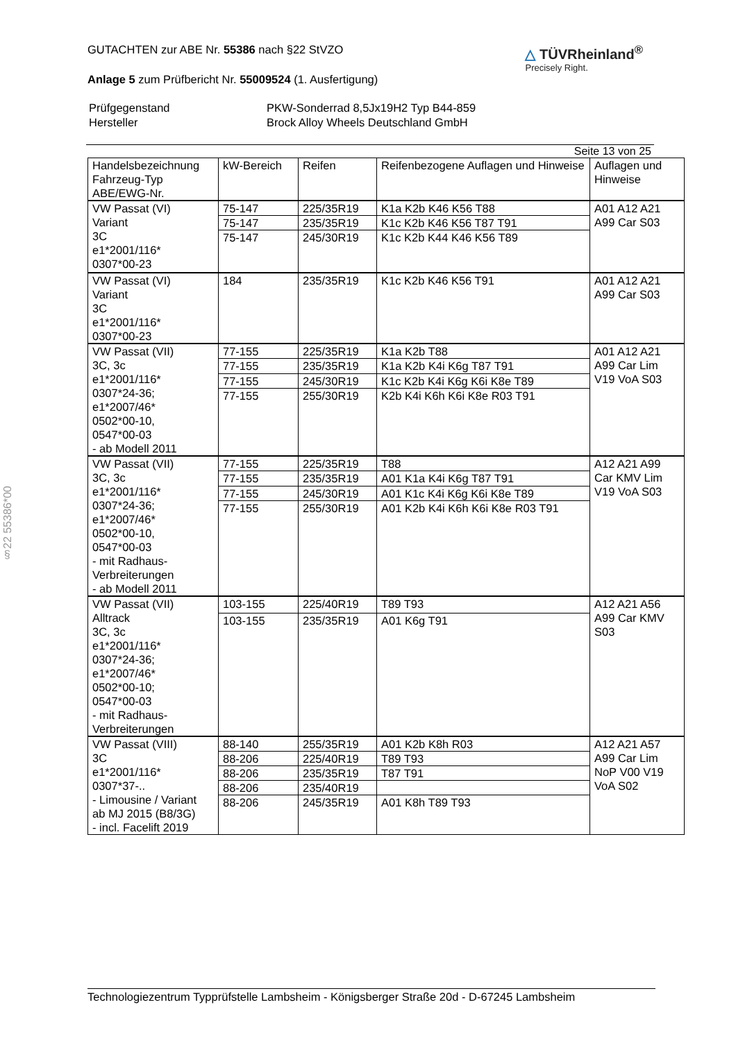§22 55386*00
GUTACHTEN zur ABE Nr. 55386 nach §22 StVZO
Anlage 5 zum Prüfbericht Nr. 55009524 (1. Ausfertigung)
△ TÜVRheinland<sup>®</sup>
Precisely Right.
| Prüfgegenstand | PKW-Sonderrad 8,5Jx19H2 Typ B44-859 |
| Hersteller | Brock Alloy Wheels Deutschland GmbH |
Seite 13 von 25
| Handelsbezeichnung Fahrzeug-Typ ABE/EWG-Nr. | kW-Bereich | Reifen | Reifenbezogene Auflagen und Hinweise | Auflagen und Hinweise |
| --- | --- | --- | --- | --- |
| VW Passat (VI) Variant 3C e1*2001/116* 0307*00-23 | 75-147 | 225/35R19 | K1a K2b K46 K56 T88 | A01 A12 A21 A99 Car S03 |
| | 75-147 | 235/35R19 | K1c K2b K46 K56 T87 T91 | |
| | 75-147 | 245/30R19 | K1c K2b K44 K46 K56 T89 | |
| VW Passat (VI) Variant 3C e1*2001/116* 0307*00-23 | 184 | 235/35R19 | K1c K2b K46 K56 T91 | A01 A12 A21 A99 Car S03 |
| VW Passat (VII) 3C, 3c e1*2001/116* 0307*24-36; e1*2007/46* 0502*00-10, 0547*00-03 - ab Modell 2011 | 77-155 | 225/35R19 | K1a K2b T88 | A01 A12 A21 A99 Car Lim V19 VoA S03 |
| | 77-155 | 235/35R19 | K1a K2b K4i K6g T87 T91 | |
| | 77-155 | 245/30R19 | K1c K2b K4i K6g K6i K8e T89 | |
| | 77-155 | 255/30R19 | K2b K4i K6h K6i K8e R03 T91 | |
| VW Passat (VII) 3C, 3c e1*2001/116* 0307*24-36; e1*2007/46* 0502*00-10, 0547*00-03 - mit Radhaus- Verbreiterungen - ab Modell 2011 | 77-155 | 225/35R19 | T88 | A12 A21 A99 Car KMV Lim V19 VoA S03 |
| | 77-155 | 235/35R19 | A01 K1a K4i K6g T87 T91 | |
| | 77-155 | 245/30R19 | A01 K1c K4i K6g K6i K8e T89 | |
| | 77-155 | 255/30R19 | A01 K2b K4i K6h K6i K8e R03 T91 | |
| VW Passat (VII) Alltrack 3C, 3c e1*2001/116* 0307*24-36; e1*2007/46* 0502*00-10; 0547*00-03 - mit Radhaus- Verbreiterungen | 103-155 | 225/40R19 | T89 T93 | A12 A21 A56 A99 Car KMV S03 |
| | 103-155 | 235/35R19 | A01 K6g T91 | |
| VW Passat (VIII) 3C e1*2001/116* 0307*37-.. - Limousine / Variant ab MJ 2015 (B8/3G) - incl. Facelift 2019 | 88-140 | 255/35R19 | A01 K2b K8h R03 | A12 A21 A57 A99 Car Lim NoP V00 V19 VoA S02 |
| | 88-206 | 225/40R19 | T89 T93 | |
| | 88-206 | 235/35R19 | T87 T91 | |
| | 88-206 | 235/40R19 | | |
| | 88-206 | 245/35R19 | A01 K8h T89 T93 | |
Technologiezentrum Typprüfstelle Lambsheim - Königsberger Straße 20d - D-67245 Lambsheim